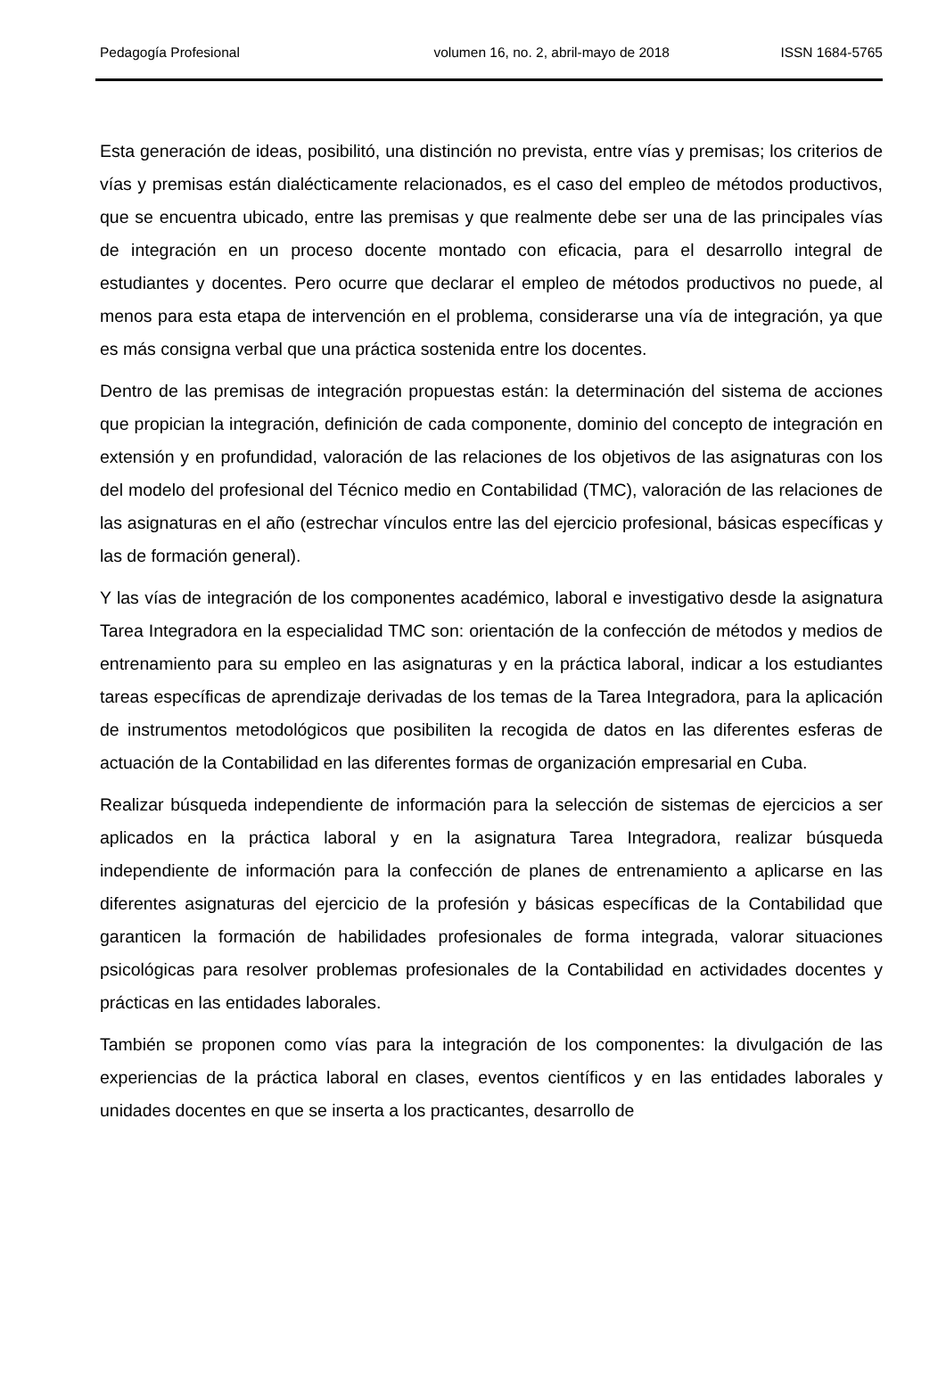Pedagogía Profesional volumen 16, no. 2, abril-mayo de 2018 ISSN 1684-5765
Esta generación de ideas, posibilitó, una distinción no prevista, entre vías y premisas; los criterios de vías y premisas están dialécticamente relacionados, es el caso del empleo de métodos productivos, que se encuentra ubicado, entre las premisas y que realmente debe ser una de las principales vías de integración en un proceso docente montado con eficacia, para el desarrollo integral de estudiantes y docentes. Pero ocurre que declarar el empleo de métodos productivos no puede, al menos para esta etapa de intervención en el problema, considerarse una vía de integración, ya que es más consigna verbal que una práctica sostenida entre los docentes.
Dentro de las premisas de integración propuestas están: la determinación del sistema de acciones que propician la integración, definición de cada componente, dominio del concepto de integración en extensión y en profundidad, valoración de las relaciones de los objetivos de las asignaturas con los del modelo del profesional del Técnico medio en Contabilidad (TMC), valoración de las relaciones de las asignaturas en el año (estrechar vínculos entre las del ejercicio profesional, básicas específicas y las de formación general).
Y las vías de integración de los componentes académico, laboral e investigativo desde la asignatura Tarea Integradora en la especialidad TMC son: orientación de la confección de métodos y medios de entrenamiento para su empleo en las asignaturas y en la práctica laboral, indicar a los estudiantes tareas específicas de aprendizaje derivadas de los temas de la Tarea Integradora, para la aplicación de instrumentos metodológicos que posibiliten la recogida de datos en las diferentes esferas de actuación de la Contabilidad en las diferentes formas de organización empresarial en Cuba.
Realizar búsqueda independiente de información para la selección de sistemas de ejercicios a ser aplicados en la práctica laboral y en la asignatura Tarea Integradora, realizar búsqueda independiente de información para la confección de planes de entrenamiento a aplicarse en las diferentes asignaturas del ejercicio de la profesión y básicas específicas de la Contabilidad que garanticen la formación de habilidades profesionales de forma integrada, valorar situaciones psicológicas para resolver problemas profesionales de la Contabilidad en actividades docentes y prácticas en las entidades laborales.
También se proponen como vías para la integración de los componentes: la divulgación de las experiencias de la práctica laboral en clases, eventos científicos y en las entidades laborales y unidades docentes en que se inserta a los practicantes, desarrollo de